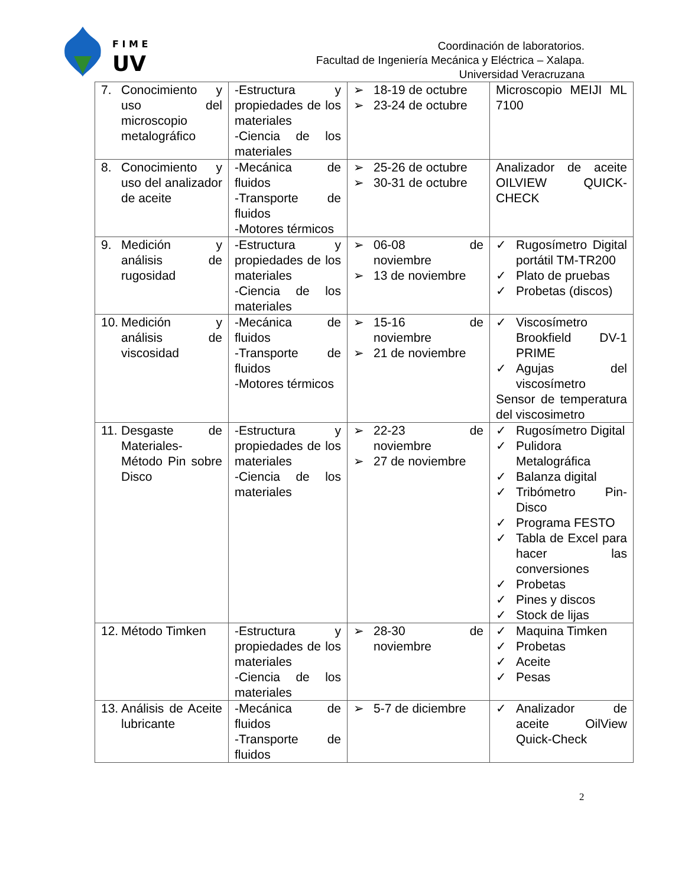F I M E
UV
Coordinación de laboratorios.
Facultad de Ingeniería Mecánica y Eléctrica – Xalapa.
Universidad Veracruzana
| 7. Conocimiento y uso del microscopio metalográfico | -Estructura y propiedades de los materiales -Ciencia de los materiales | ➢ 18-19 de octubre ➢ 23-24 de octubre | Microscopio MEIJI ML 7100 |
| 8. Conocimiento y uso del analizador de aceite | -Mecánica de fluidos -Transporte de fluidos -Motores térmicos | ➢ 25-26 de octubre ➢ 30-31 de octubre | Analizador de aceite OILVIEW QUICK-CHECK |
| 9. Medición y análisis de rugosidad | -Estructura y propiedades de los materiales -Ciencia de los materiales | ➢ 06-08 de noviembre ➢ 13 de noviembre | ✓ Rugosímetro Digital portátil TM-TR200 ✓ Plato de pruebas ✓ Probetas (discos) |
| 10. Medición y análisis de viscosidad | -Mecánica de fluidos -Transporte de fluidos -Motores térmicos | ➢ 15-16 de noviembre ➢ 21 de noviembre | ✓ Viscosímetro Brookfield DV-1 PRIME ✓ Agujas del viscosímetro Sensor de temperatura del viscosimetro |
| 11. Desgaste de Materiales-Método Pin sobre Disco | -Estructura y propiedades de los materiales -Ciencia de los materiales | ➢ 22-23 de noviembre ➢ 27 de noviembre | ✓ Rugosímetro Digital ✓ Pulidora Metalográfica ✓ Balanza digital ✓ Tribómetro Pin-Disco ✓ Programa FESTO ✓ Tabla de Excel para hacer las conversiones ✓ Probetas ✓ Pines y discos ✓ Stock de lijas |
| 12. Método Timken | -Estructura y propiedades de los materiales -Ciencia de los materiales | ➢ 28-30 de noviembre | ✓ Maquina Timken ✓ Probetas ✓ Aceite ✓ Pesas |
| 13. Análisis de Aceite lubricante | -Mecánica de fluidos -Transporte de fluidos | ➢ 5-7 de diciembre | ✓ Analizador de aceite OilView Quick-Check |
2